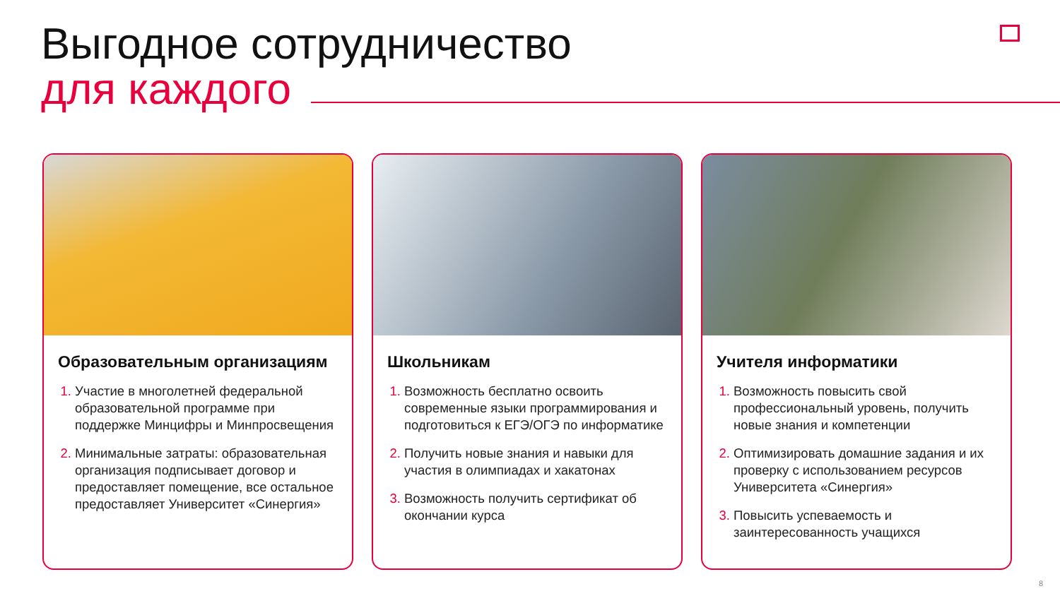Выгодное сотрудничество
для каждого
Образовательным организациям
Участие в многолетней федеральной образовательной программе при поддержке Минцифры и Минпросвещения
Минимальные затраты: образовательная организация подписывает договор и предоставляет помещение, все остальное предоставляет Университет «Синергия»
Школьникам
Возможность бесплатно освоить современные языки программирования и подготовиться к ЕГЭ/ОГЭ по информатике
Получить новые знания и навыки для участия в олимпиадах и хакатонах
Возможность получить сертификат об окончании курса
Учителя информатики
Возможность повысить свой профессиональный уровень, получить новые знания и компетенции
Оптимизировать домашние задания и их проверку с использованием ресурсов Университета «Синергия»
Повысить успеваемость и заинтересованность учащихся
8